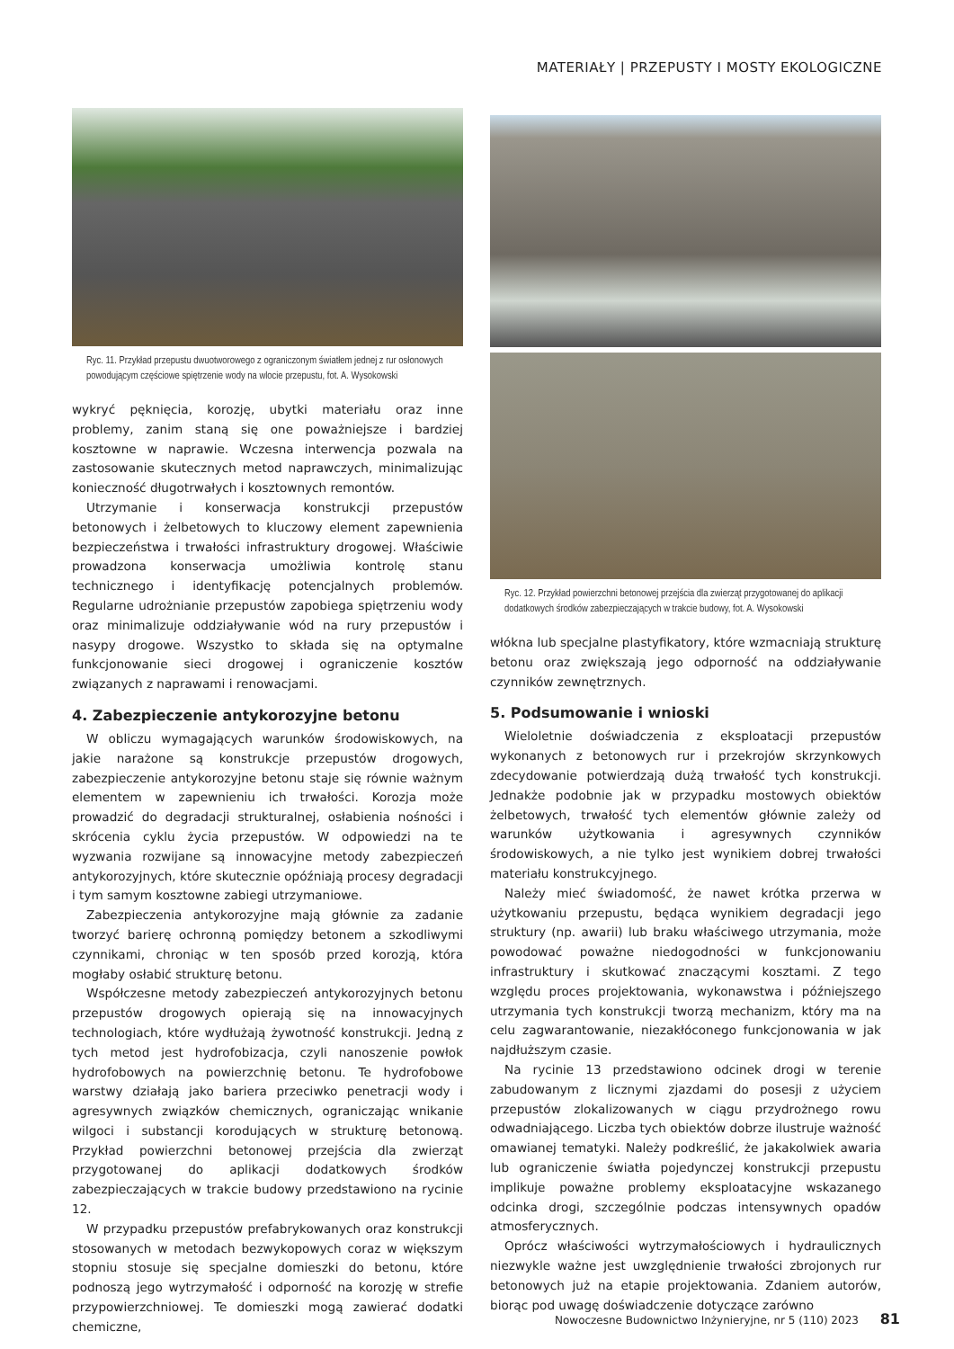MATERIAŁY | PRZEPUSTY I MOSTY EKOLOGICZNE
Ryc. 11. Przykład przepustu dwuotworowego z ograniczonym światłem jednej z rur osłonowych powodującym częściowe spiętrzenie wody na wlocie przepustu, fot. A. Wysokowski
wykryć pęknięcia, korozję, ubytki materiału oraz inne problemy, zanim staną się one poważniejsze i bardziej kosztowne w naprawie. Wczesna interwencja pozwala na zastosowanie skutecznych metod naprawczych, minimalizując konieczność długotrwałych i kosztownych remontów.
Utrzymanie i konserwacja konstrukcji przepustów betonowych i żelbetowych to kluczowy element zapewnienia bezpieczeństwa i trwałości infrastruktury drogowej. Właściwie prowadzona konserwacja umożliwia kontrolę stanu technicznego i identyfikację potencjalnych problemów. Regularne udrożnianie przepustów zapobiega spiętrzeniu wody oraz minimalizuje oddziaływanie wód na rury przepustów i nasypy drogowe. Wszystko to składa się na optymalne funkcjonowanie sieci drogowej i ograniczenie kosztów związanych z naprawami i renowacjami.
4. Zabezpieczenie antykorozyjne betonu
W obliczu wymagających warunków środowiskowych, na jakie narażone są konstrukcje przepustów drogowych, zabezpieczenie antykorozyjne betonu staje się równie ważnym elementem w zapewnieniu ich trwałości. Korozja może prowadzić do degradacji strukturalnej, osłabienia nośności i skrócenia cyklu życia przepustów. W odpowiedzi na te wyzwania rozwijane są innowacyjne metody zabezpieczeń antykorozyjnych, które skutecznie opóźniają procesy degradacji i tym samym kosztowne zabiegi utrzymaniowe.
Zabezpieczenia antykorozyjne mają głównie za zadanie tworzyć barierę ochronną pomiędzy betonem a szkodliwymi czynnikami, chroniąc w ten sposób przed korozją, która mogłaby osłabić strukturę betonu.
Współczesne metody zabezpieczeń antykorozyjnych betonu przepustów drogowych opierają się na innowacyjnych technologiach, które wydłużają żywotność konstrukcji. Jedną z tych metod jest hydrofobizacja, czyli nanoszenie powłok hydrofobowych na powierzchnię betonu. Te hydrofobowe warstwy działają jako bariera przeciwko penetracji wody i agresywnych związków chemicznych, ograniczając wnikanie wilgoci i substancji korodujących w strukturę betonową. Przykład powierzchni betonowej przejścia dla zwierząt przygotowanej do aplikacji dodatkowych środków zabezpieczających w trakcie budowy przedstawiono na rycinie 12.
W przypadku przepustów prefabrykowanych oraz konstrukcji stosowanych w metodach bezwykopowych coraz w większym stopniu stosuje się specjalne domieszki do betonu, które podnoszą jego wytrzymałość i odporność na korozję w strefie przypowierzchniowej. Te domieszki mogą zawierać dodatki chemiczne,
Ryc. 12. Przykład powierzchni betonowej przejścia dla zwierząt przygotowanej do aplikacji dodatkowych środków zabezpieczających w trakcie budowy, fot. A. Wysokowski
włókna lub specjalne plastyfikatory, które wzmacniają strukturę betonu oraz zwiększają jego odporność na oddziaływanie czynników zewnętrznych.
5. Podsumowanie i wnioski
Wieloletnie doświadczenia z eksploatacji przepustów wykonanych z betonowych rur i przekrojów skrzynkowych zdecydowanie potwierdzają dużą trwałość tych konstrukcji. Jednakże podobnie jak w przypadku mostowych obiektów żelbetowych, trwałość tych elementów głównie zależy od warunków użytkowania i agresywnych czynników środowiskowych, a nie tylko jest wynikiem dobrej trwałości materiału konstrukcyjnego.
Należy mieć świadomość, że nawet krótka przerwa w użytkowaniu przepustu, będąca wynikiem degradacji jego struktury (np. awarii) lub braku właściwego utrzymania, może powodować poważne niedogodności w funkcjonowaniu infrastruktury i skutkować znaczącymi kosztami. Z tego względu proces projektowania, wykonawstwa i późniejszego utrzymania tych konstrukcji tworzą mechanizm, który ma na celu zagwarantowanie, niezakłóconego funkcjonowania w jak najdłuższym czasie.
Na rycinie 13 przedstawiono odcinek drogi w terenie zabudowanym z licznymi zjazdami do posesji z użyciem przepustów zlokalizowanych w ciągu przydrożnego rowu odwadniającego. Liczba tych obiektów dobrze ilustruje ważność omawianej tematyki. Należy podkreślić, że jakakolwiek awaria lub ograniczenie światła pojedynczej konstrukcji przepustu implikuje poważne problemy eksploatacyjne wskazanego odcinka drogi, szczególnie podczas intensywnych opadów atmosferycznych.
Oprócz właściwości wytrzymałościowych i hydraulicznych niezwykle ważne jest uwzględnienie trwałości zbrojonych rur betonowych już na etapie projektowania. Zdaniem autorów, biorąc pod uwagę doświadczenie dotyczące zarówno
Nowoczesne Budownictwo Inżynieryjne, nr 5 (110) 2023 81